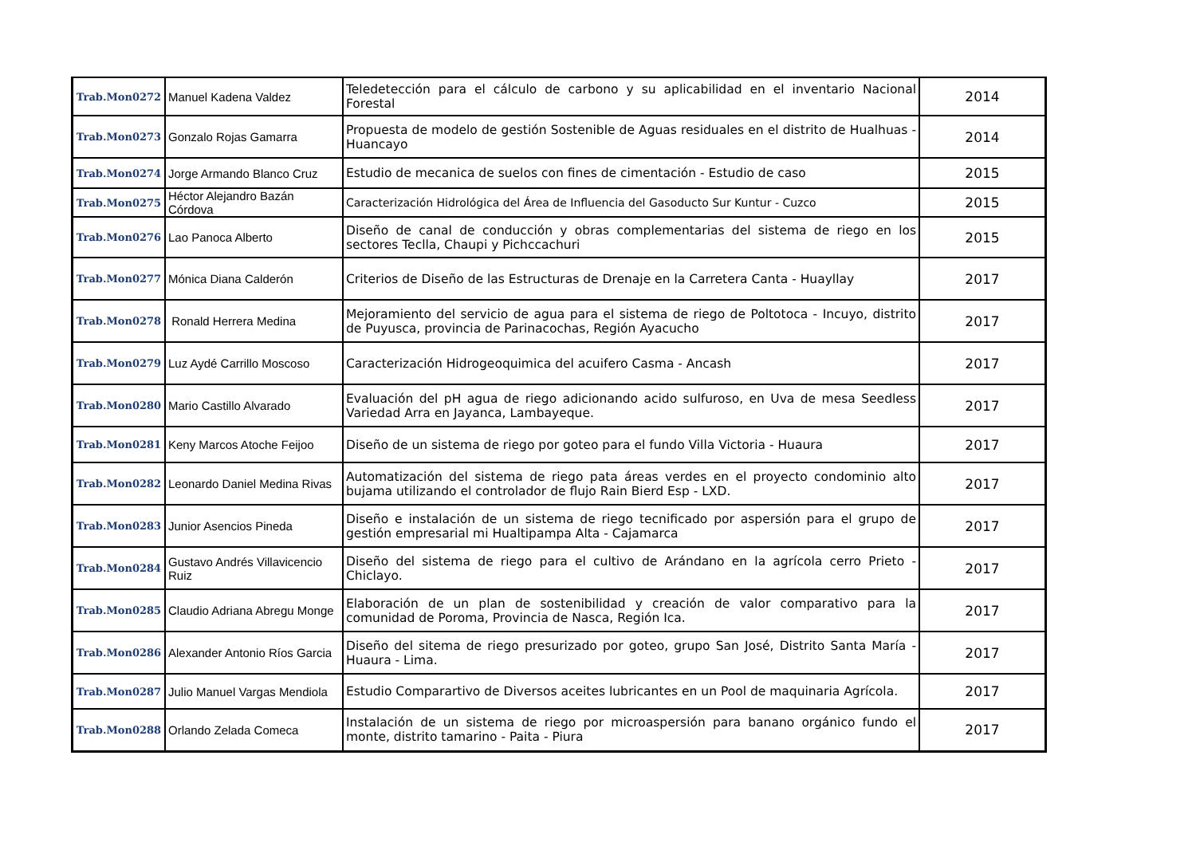| Trab.Mon0272 | Manuel Kadena Valdez | Teledetección para el cálculo de carbono y su aplicabilidad en el inventario Nacional Forestal | 2014 |
| Trab.Mon0273 | Gonzalo Rojas Gamarra | Propuesta de modelo de gestión Sostenible de Aguas residuales en el distrito de Hualhuas - Huancayo | 2014 |
| Trab.Mon0274 | Jorge Armando Blanco Cruz | Estudio de mecanica de suelos con fines de cimentación - Estudio de caso | 2015 |
| Trab.Mon0275 | Héctor Alejandro Bazán Córdova | Caracterización Hidrológica del Área de Influencia del Gasoducto Sur Kuntur - Cuzco | 2015 |
| Trab.Mon0276 | Lao Panoca Alberto | Diseño de canal de conducción y obras complementarias del sistema de riego en los sectores Teclla, Chaupi y Pichccachuri | 2015 |
| Trab.Mon0277 | Mónica Diana Calderón | Criterios de Diseño de las Estructuras de Drenaje en la Carretera Canta - Huayllay | 2017 |
| Trab.Mon0278 | Ronald Herrera Medina | Mejoramiento del servicio de agua para el sistema de riego de Poltotoca - Incuyo, distrito de Puyusca, provincia de Parinacochas, Región Ayacucho | 2017 |
| Trab.Mon0279 | Luz Aydé Carrillo Moscoso | Caracterización Hidrogeoquimica del acuifero Casma - Ancash | 2017 |
| Trab.Mon0280 | Mario Castillo Alvarado | Evaluación del pH agua de riego adicionando acido sulfuroso, en Uva de mesa Seedless Variedad Arra en Jayanca, Lambayeque. | 2017 |
| Trab.Mon0281 | Keny Marcos Atoche Feijoo | Diseño de un sistema de riego por goteo para el fundo Villa Victoria - Huaura | 2017 |
| Trab.Mon0282 | Leonardo Daniel Medina Rivas | Automatización del sistema de riego pata áreas verdes en el proyecto condominio alto bujama utilizando el controlador de flujo Rain Bierd Esp - LXD. | 2017 |
| Trab.Mon0283 | Junior Asencios Pineda | Diseño e instalación de un sistema de riego tecnificado por aspersión para el grupo de gestión empresarial mi Hualtipampa Alta - Cajamarca | 2017 |
| Trab.Mon0284 | Gustavo Andrés Villavicencio Ruiz | Diseño del sistema de riego para el cultivo de Arándano en la agrícola cerro Prieto - Chiclayo. | 2017 |
| Trab.Mon0285 | Claudio Adriana Abregu Monge | Elaboración de un plan de sostenibilidad y creación de valor comparativo para la comunidad de Poroma, Provincia de Nasca, Región Ica. | 2017 |
| Trab.Mon0286 | Alexander Antonio Ríos Garcia | Diseño del sitema de riego presurizado por goteo, grupo San José, Distrito Santa María - Huaura - Lima. | 2017 |
| Trab.Mon0287 | Julio Manuel Vargas Mendiola | Estudio Comparartivo de Diversos aceites lubricantes en un Pool de maquinaria Agrícola. | 2017 |
| Trab.Mon0288 | Orlando Zelada Comeca | Instalación de un sistema de riego por microaspersión para banano orgánico fundo el monte, distrito tamarino - Paita - Piura | 2017 |